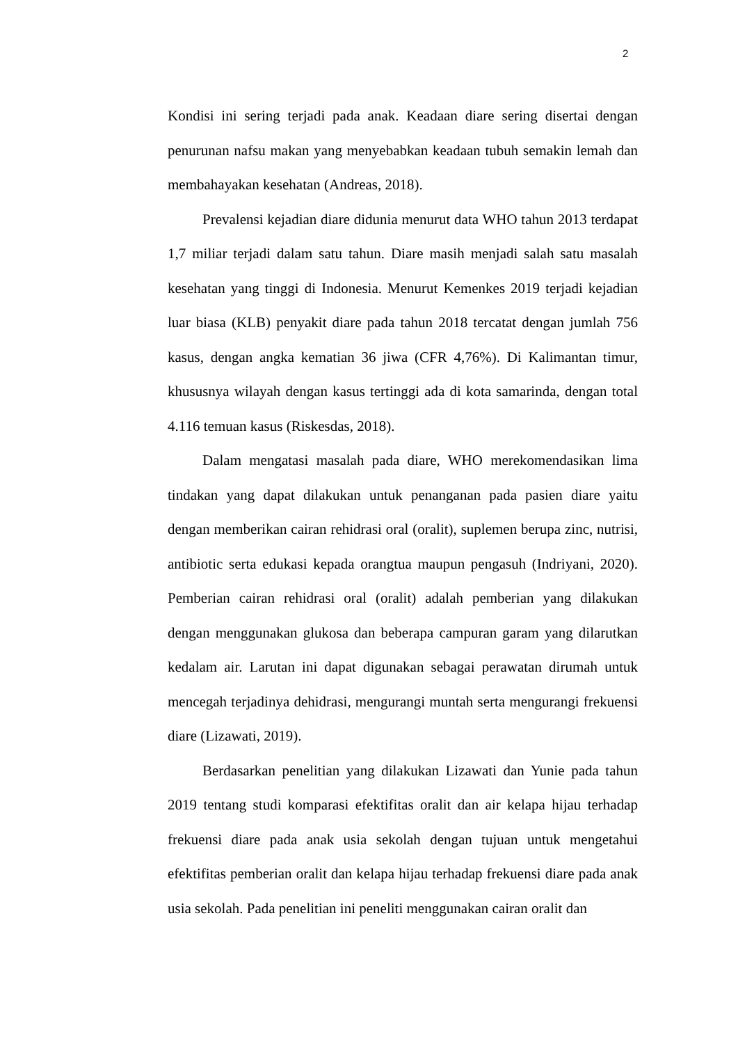2
Kondisi ini sering terjadi pada anak. Keadaan diare sering disertai dengan penurunan nafsu makan yang menyebabkan keadaan tubuh semakin lemah dan membahayakan kesehatan (Andreas, 2018).
Prevalensi kejadian diare didunia menurut data WHO tahun 2013 terdapat 1,7 miliar terjadi dalam satu tahun. Diare masih menjadi salah satu masalah kesehatan yang tinggi di Indonesia. Menurut Kemenkes 2019 terjadi kejadian luar biasa (KLB) penyakit diare pada tahun 2018 tercatat dengan jumlah 756 kasus, dengan angka kematian 36 jiwa (CFR 4,76%). Di Kalimantan timur, khususnya wilayah dengan kasus tertinggi ada di kota samarinda, dengan total 4.116 temuan kasus (Riskesdas, 2018).
Dalam mengatasi masalah pada diare, WHO merekomendasikan lima tindakan yang dapat dilakukan untuk penanganan pada pasien diare yaitu dengan memberikan cairan rehidrasi oral (oralit), suplemen berupa zinc, nutrisi, antibiotic serta edukasi kepada orangtua maupun pengasuh (Indriyani, 2020). Pemberian cairan rehidrasi oral (oralit) adalah pemberian yang dilakukan dengan menggunakan glukosa dan beberapa campuran garam yang dilarutkan kedalam air. Larutan ini dapat digunakan sebagai perawatan dirumah untuk mencegah terjadinya dehidrasi, mengurangi muntah serta mengurangi frekuensi diare (Lizawati, 2019).
Berdasarkan penelitian yang dilakukan Lizawati dan Yunie pada tahun 2019 tentang studi komparasi efektifitas oralit dan air kelapa hijau terhadap frekuensi diare pada anak usia sekolah dengan tujuan untuk mengetahui efektifitas pemberian oralit dan kelapa hijau terhadap frekuensi diare pada anak usia sekolah. Pada penelitian ini peneliti menggunakan cairan oralit dan